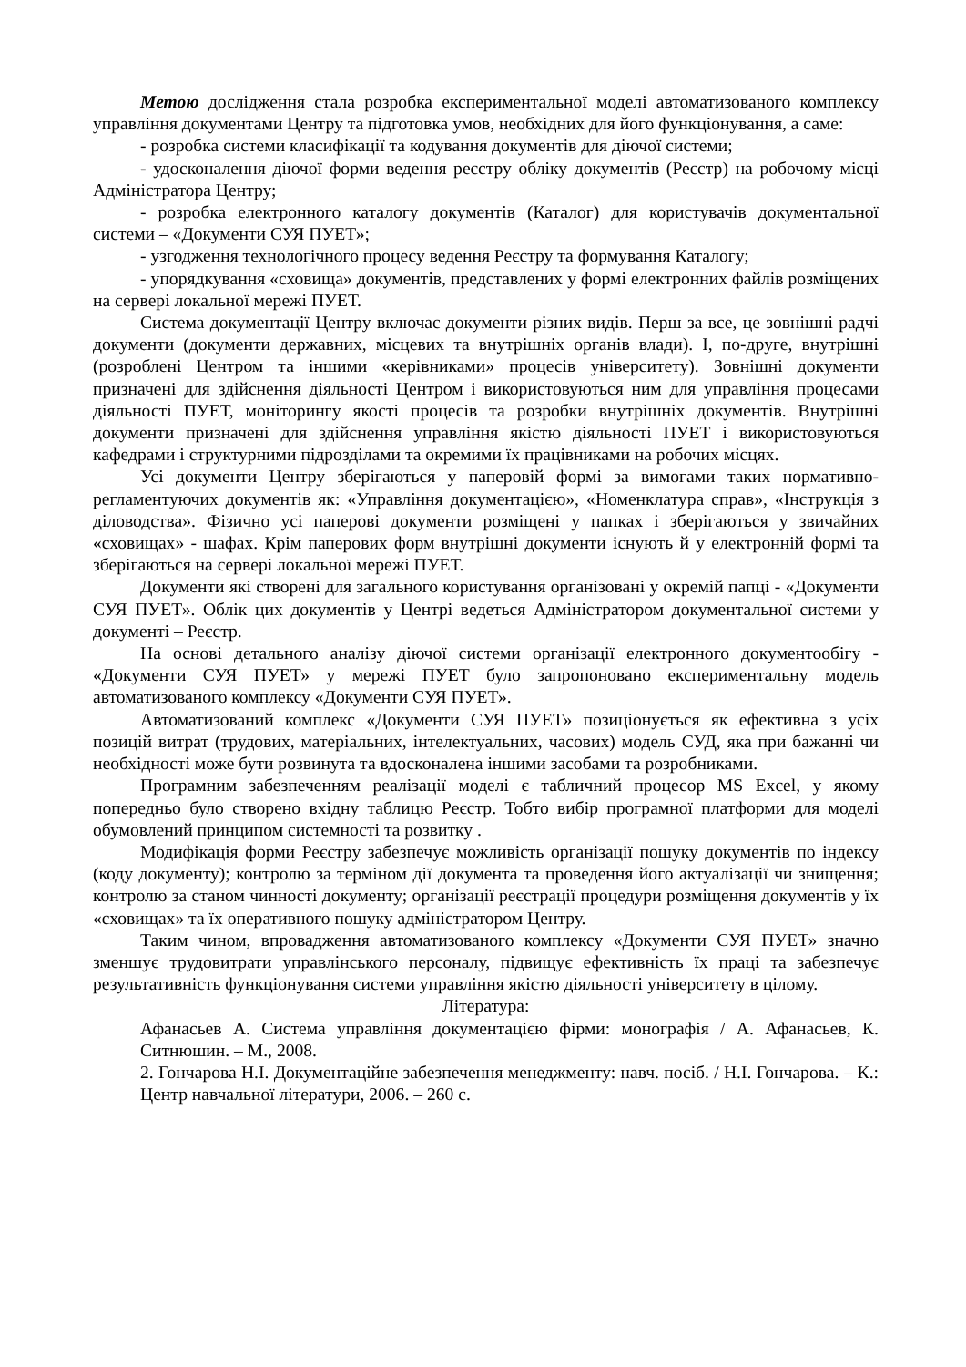Метою дослідження стала розробка експериментальної моделі автоматизованого комплексу управління документами Центру та підготовка умов, необхідних для його функціонування, а саме:
- розробка системи класифікації та кодування документів для діючої системи;
- удосконалення діючої форми ведення реєстру обліку документів (Реєстр) на робочому місці Адміністратора Центру;
- розробка електронного каталогу документів (Каталог) для користувачів документальної системи – «Документи СУЯ ПУЕТ»;
- узгодження технологічного процесу ведення Реєстру та формування Каталогу;
- упорядкування «сховища» документів, представлених у формі електронних файлів розміщених на сервері локальної мережі ПУЕТ.
Система документації Центру включає документи різних видів. Перш за все, це зовнішні радчі документи (документи державних, місцевих та внутрішніх органів влади). І, по-друге, внутрішні (розроблені Центром та іншими «керівниками» процесів університету). Зовнішні документи призначені для здійснення діяльності Центром і використовуються ним для управління процесами діяльності ПУЕТ, моніторингу якості процесів та розробки внутрішніх документів. Внутрішні документи призначені для здійснення управління якістю діяльності ПУЕТ і використовуються кафедрами і структурними підрозділами та окремими їх працівниками на робочих місцях.
Усі документи Центру зберігаються у паперовій формі за вимогами таких нормативно-регламентуючих документів як: «Управління документацією», «Номенклатура справ», «Інструкція з діловодства». Фізично усі паперові документи розміщені у папках і зберігаються у звичайних «сховищах» - шафах. Крім паперових форм внутрішні документи існують й у електронній формі та зберігаються на сервері локальної мережі ПУЕТ.
Документи які створені для загального користування організовані у окремій папці - «Документи СУЯ ПУЕТ». Облік цих документів у Центрі ведеться Адміністратором документальної системи у документі – Реєстр.
На основі детального аналізу діючої системи організації електронного документообігу - «Документи СУЯ ПУЕТ» у мережі ПУЕТ було запропоновано експериментальну модель автоматизованого комплексу «Документи СУЯ ПУЕТ».
Автоматизований комплекс «Документи СУЯ ПУЕТ» позиціонується як ефективна з усіх позицій витрат (трудових, матеріальних, інтелектуальних, часових) модель СУД, яка при бажанні чи необхідності може бути розвинута та вдосконалена іншими засобами та розробниками.
Програмним забезпеченням реалізації моделі є табличний процесор MS Excel, у якому попередньо було створено вхідну таблицю Реєстр. Тобто вибір програмної платформи для моделі обумовлений принципом системності та розвитку .
Модифікація форми Реєстру забезпечує можливість організації пошуку документів по індексу (коду документу); контролю за терміном дії документа та проведення його актуалізації чи знищення; контролю за станом чинності документу; організації реєстрації процедури розміщення документів у їх «сховищах» та їх оперативного пошуку адміністратором Центру.
Таким чином, впровадження автоматизованого комплексу «Документи СУЯ ПУЕТ» значно зменшує трудовитрати управлінського персоналу, підвищує ефективність їх праці та забезпечує результативність функціонування системи управління якістю діяльності університету в цілому.
Література:
Афанасьев А. Система управління документацією фірми: монографія / А. Афанасьев, К. Ситнюшин. – М., 2008.
2. Гончарова Н.І. Документаційне забезпечення менеджменту: навч. посіб. / Н.І. Гончарова. – К.: Центр навчальної літератури, 2006. – 260 с.